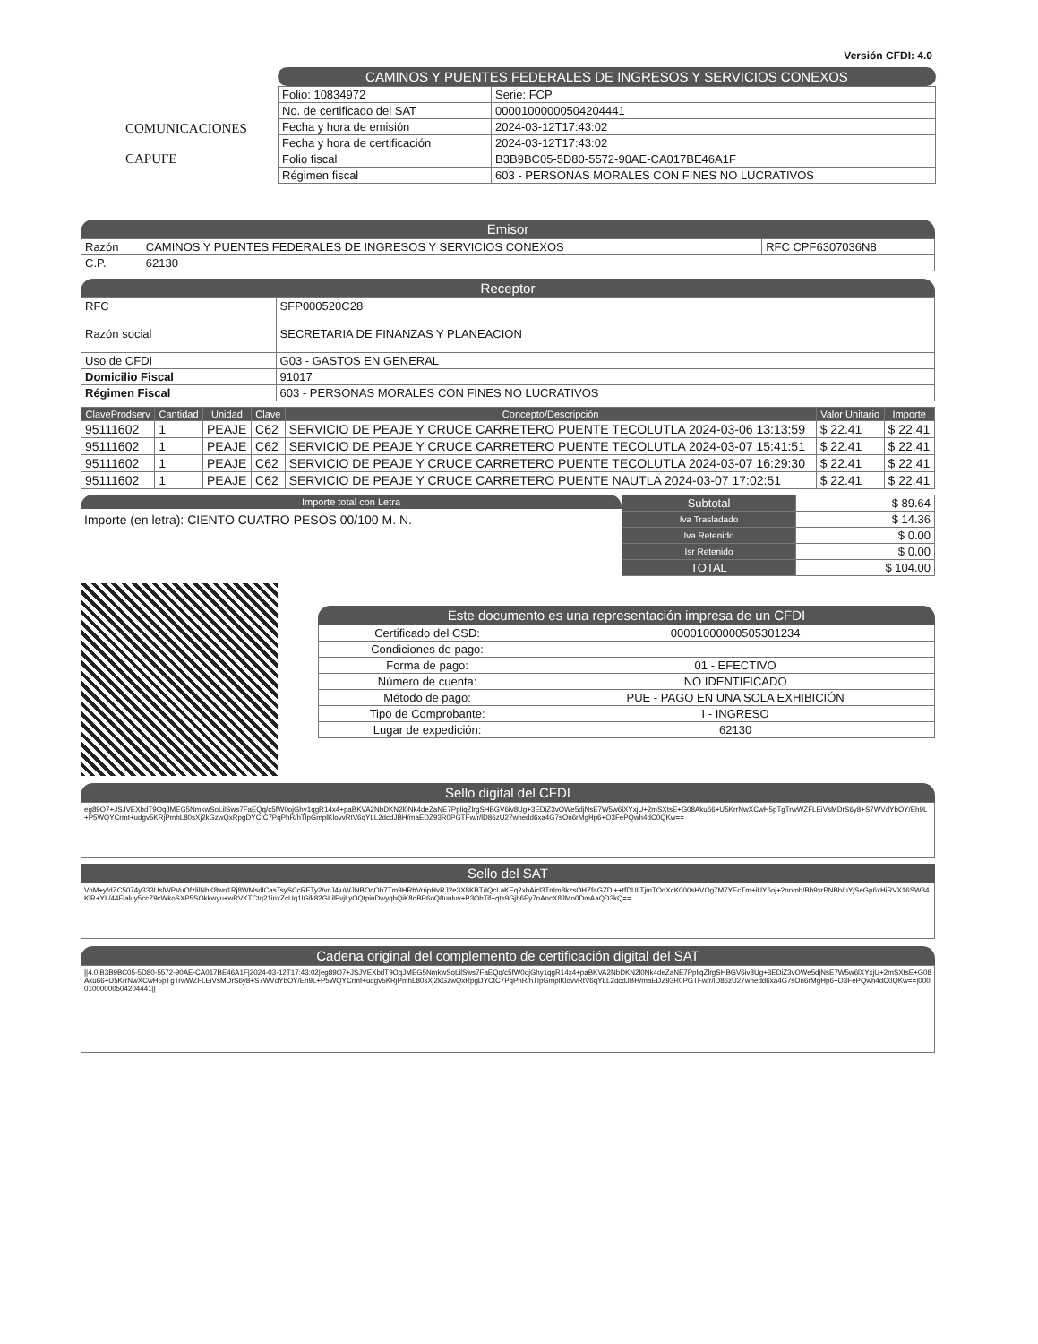Versión CFDI: 4.0
COMUNICACIONES
CAPUFE
CAMINOS Y PUENTES FEDERALES DE INGRESOS Y SERVICIOS CONEXOS
| Folio: 10834972 | Serie: FCP |
| No. de certificado del SAT | 00001000000504204441 |
| Fecha y hora de emisión | 2024-03-12T17:43:02 |
| Fecha y hora de certificación | 2024-03-12T17:43:02 |
| Folio fiscal | B3B9BC05-5D80-5572-90AE-CA017BE46A1F |
| Régimen fiscal | 603 - PERSONAS MORALES CON FINES NO LUCRATIVOS |
Emisor
| Razón | CAMINOS Y PUENTES FEDERALES DE INGRESOS Y SERVICIOS CONEXOS | RFC CPF6307036N8 |
| C.P. | 62130 | |
Receptor
| RFC | SFP000520C28 |
| Razón social | SECRETARIA DE FINANZAS Y PLANEACION |
| Uso de CFDI | G03 - GASTOS EN GENERAL |
| Domicilio Fiscal | 91017 |
| Régimen Fiscal | 603 - PERSONAS MORALES CON FINES NO LUCRATIVOS |
| ClaveProdserv | Cantidad | Unidad | Clave | Concepto/Descripción | Valor Unitario | Importe |
| --- | --- | --- | --- | --- | --- | --- |
| 95111602 | 1 | PEAJE | C62 | SERVICIO DE PEAJE Y CRUCE CARRETERO PUENTE TECOLUTLA 2024-03-06 13:13:59 | $ 22.41 | $ 22.41 |
| 95111602 | 1 | PEAJE | C62 | SERVICIO DE PEAJE Y CRUCE CARRETERO PUENTE TECOLUTLA 2024-03-07 15:41:51 | $ 22.41 | $ 22.41 |
| 95111602 | 1 | PEAJE | C62 | SERVICIO DE PEAJE Y CRUCE CARRETERO PUENTE TECOLUTLA 2024-03-07 16:29:30 | $ 22.41 | $ 22.41 |
| 95111602 | 1 | PEAJE | C62 | SERVICIO DE PEAJE Y CRUCE CARRETERO PUENTE NAUTLA 2024-03-07 17:02:51 | $ 22.41 | $ 22.41 |
Importe total con Letra
Importe (en letra): CIENTO CUATRO PESOS 00/100 M. N.
| Subtotal | $ 89.64 |
| Iva Trasladado | $ 14.36 |
| Iva Retenido | $ 0.00 |
| Isr Retenido | $ 0.00 |
| TOTAL | $ 104.00 |
Este documento es una representación impresa de un CFDI
| Certificado del CSD: | 00001000000505301234 |
| Condiciones de pago: | - |
| Forma de pago: | 01 - EFECTIVO |
| Número de cuenta: | NO IDENTIFICADO |
| Método de pago: | PUE - PAGO EN UNA SOLA EXHIBICIÓN |
| Tipo de Comprobante: | I - INGRESO |
| Lugar de expedición: | 62130 |
Sello digital del CFDI
eg89O7+JSJVEXbdT9OqJMEG5NmkwSoLilSws7FaEQq/c5fW0ojGhy1qgR14x4+paBKVA2NbDKN2l0Nk4deZaNE7PpliqZlrgSHBGV6iv8Ug+3EDiZ3vOWe5djNsE7W5w6lXYxjU+2mSXtsE+G08Aku66+U5KrrNwXCwH5pTgTrwWZFLEiVsMDrS6y8+S7WVdYbOY/Eh9L+P5WQYCrmt+udgv5KRjPmhL80sXj2kGzwQxRpgDYCtC7PqPhR/hTlpGmplKlovvRtV6qYLL2dcdJBH/maEDZ93R0PGTFw/r/lD86zU27whedd6xa4G7sOn6rMgHp6+O3FePQwh4dC0QKw==
Sello del SAT
VnM+y/dZC5074y333UslWPVuOfzlilNbK8wn1Rj8WMsdlCasTsySCcRFTy2/vcJ4juWJNBOqOh7Tm9HRbVrripHvRJ2e3X8KBTdQcLaKEq2xbAicl3TnIm8kzsOHZfaGZDi++tfDULTjmTOqXcK000sHVOg7M7YEcTm+iUY6oj+2nnmh/Bb9xrPNBb/uYjSeGp6xHiRVX16SW34KlR+YL/44Flaluy5ccZ9cWkoSXP5SOkkwyu+wRVKTCtq21inxZcUq1lG/k82GLilPvjLyOQtpinDwyqhQiK8qBP6oQ8unluv+P3ObTif+qts9Gjh6Ey7nAncX8JMo0DmAaQD3kQ==
Cadena original del complemento de certificación digital del SAT
||4.0|B3B9BC05-5D80-5572-90AE-CA017BE46A1F|2024-03-12T17:43:02|eg89O7+JSJVEXbdT9OqJMEG5NmkwSoLilSws7FaEQq/c5fW0ojGhy1qgR14x4+paBKVA2NbDKN2l0Nk4deZaNE7PpliqZlrgSHBGV6iv8Ug+3EDiZ3vOWe5djNsE7W5w6lXYxjU+2mSXtsE+G08Aku66+U5KrrNwXCwH5pTgTrwWZFLEiVsMDrS6y8+S7WVdYbOY/Eh9L+P5WQYCrmt+udgv5KRjPmhL80sXj2kGzwQxRpgDYCtC7PqPhR/hTlpGmplKlovvRtV6qYLL2dcdJBH/maEDZ93R0PGTFw/r/lD86zU27whedd6xa4G7sOn6rMgHp6+O3FePQwh4dC0QKw==|00001000000504204441||